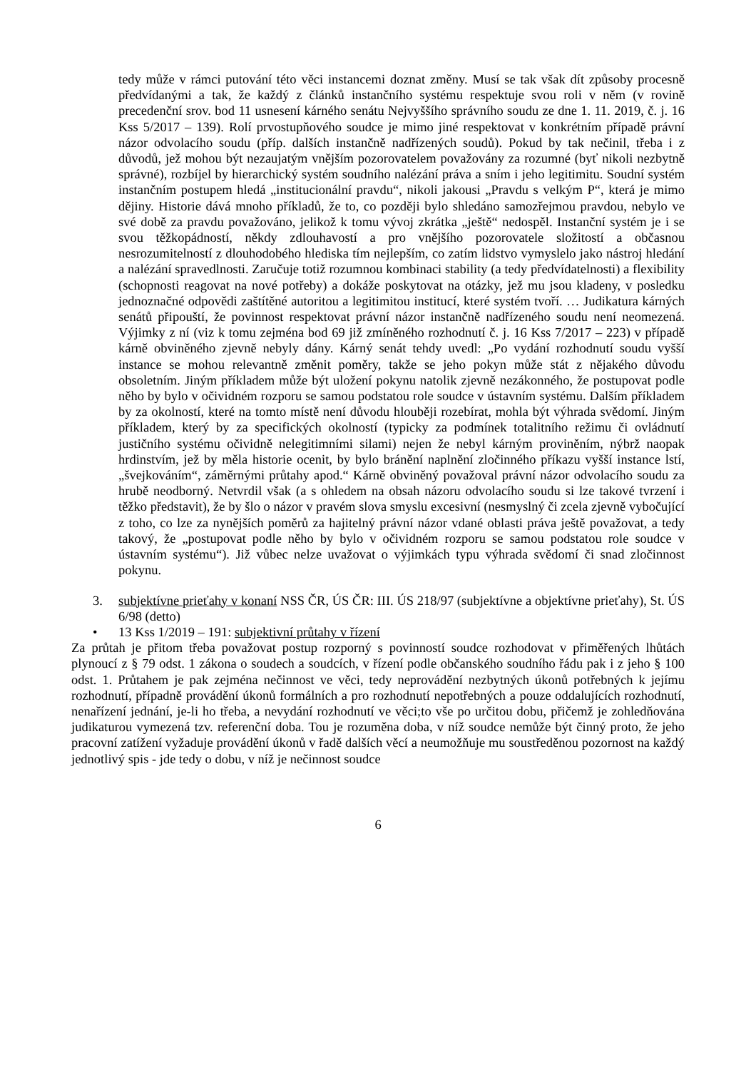tedy může v rámci putování této věci instancemi doznat změny. Musí se tak však dít způsoby procesně předvídanými a tak, že každý z článků instančního systému respektuje svou roli v něm (v rovině precedenční srov. bod 11 usnesení kárného senátu Nejvyššího správního soudu ze dne 1. 11. 2019, č. j. 16 Kss 5/2017 – 139). Rolí prvostupňového soudce je mimo jiné respektovat v konkrétním případě právní názor odvolacího soudu (příp. dalších instančně nadřízených soudů). Pokud by tak nečinil, třeba i z důvodů, jež mohou být nezaujatým vnějším pozorovatelem považovány za rozumné (byť nikoli nezbytně správné), rozbíjel by hierarchický systém soudního nalézání práva a sním i jeho legitimitu. Soudní systém instančním postupem hledá „institucionální pravdu“, nikoli jakousi „Pravdu s velkým P“, která je mimo dějiny. Historie dává mnoho příkladů, že to, co později bylo shledáno samozřejmou pravdou, nebylo ve své době za pravdu považováno, jelikož k tomu vývoj zkrátka „ještě“ nedospěl. Instanční systém je i se svou těžkopádností, někdy zdlouhavostí a pro vnějšího pozorovatele složitostí a občasnou nesrozumitelností z dlouhodobého hlediska tím nejlepším, co zatím lidstvo vymyslelo jako nástroj hledání a nalézání spravedlnosti. Zaručuje totiž rozumnou kombinaci stability (a tedy předvídatelnosti) a flexibility (schopnosti reagovat na nové potřeby) a dokáže poskytovat na otázky, jež mu jsou kladeny, v posledku jednoznačné odpovědi zaštítěné autoritou a legitimitou institucí, které systém tvoří. … Judikatura kárných senátů připouští, že povinnost respektovat právní názor instančně nadřízeného soudu není neomezená. Výjimky z ní (viz k tomu zejména bod 69 již zmíněného rozhodnutí č. j. 16 Kss 7/2017 – 223) v případě kárně obviněného zjevně nebyly dány. Kárný senát tehdy uvedl: „Po vydání rozhodnutí soudu vyšší instance se mohou relevantně změnit poměry, takže se jeho pokyn může stát z nějakého důvodu obsoletním. Jiným příkladem může být uložení pokynu natolik zjevně nezákonného, že postupovat podle něho by bylo v očividném rozporu se samou podstatou role soudce v ústavním systému. Dalším příkladem by za okolností, které na tomto místě není důvodu hlouběji rozebírat, mohla být výhrada svědomí. Jiným příkladem, který by za specifických okolností (typicky za podmínek totalitního režimu či ovládnutí justičního systému očividně nelegitimními silami) nejen že nebyl kárným proviněním, nýbrž naopak hrdinstvím, jež by měla historie ocenit, by bylo bránění naplnění zločinného příkazu vyšší instance lstí, „švejkováním“, záměrnými průtahy apod.“ Kárně obviněný považoval právní názor odvolacího soudu za hrubě neodborný. Netvrdil však (a s ohledem na obsah názoru odvolacího soudu si lze takové tvrzení i těžko představit), že by šlo o názor v pravém slova smyslu excesivní (nesmyslný či zcela zjevně vybočující z toho, co lze za nynějších poměrů za hajitelný právní názor vdané oblasti práva ještě považovat, a tedy takový, že „postupovat podle něho by bylo v očividném rozporu se samou podstatou role soudce v ústavním systému“). Již vůbec nelze uvažovat o výjimkách typu výhrada svědomí či snad zločinnost pokynu.
3. subjektívne prieťahy v konaní NSS ČR, ÚS ČR: III. ÚS 218/97 (subjektívne a objektívne prieťahy), St. ÚS 6/98 (detto)
• 13 Kss 1/2019 – 191: subjektivní průtahy v řízení
Za průtah je přitom třeba považovat postup rozporný s povinností soudce rozhodovat v přiměřených lhůtách plynoucí z § 79 odst. 1 zákona o soudech a soudcích, v řízení podle občanského soudního řádu pak i z jeho § 100 odst. 1. Průtahem je pak zejména nečinnost ve věci, tedy neprovádění nezbytných úkonů potřebných k jejímu rozhodnutí, případně provádění úkonů formálních a pro rozhodnutí nepotřebných a pouze oddalujících rozhodnutí, nenařízení jednání, je-li ho třeba, a nevydání rozhodnutí ve věci;to vše po určitou dobu, přičemž je zohledňována judikaturou vymezená tzv. referenční doba. Tou je rozuměna doba, v níž soudce nemůže být činný proto, že jeho pracovní zatížení vyžaduje provádění úkonů v řadě dalších věcí a neumožňuje mu soustředěnou pozornost na každý jednotlivý spis - jde tedy o dobu, v níž je nečinnost soudce
6